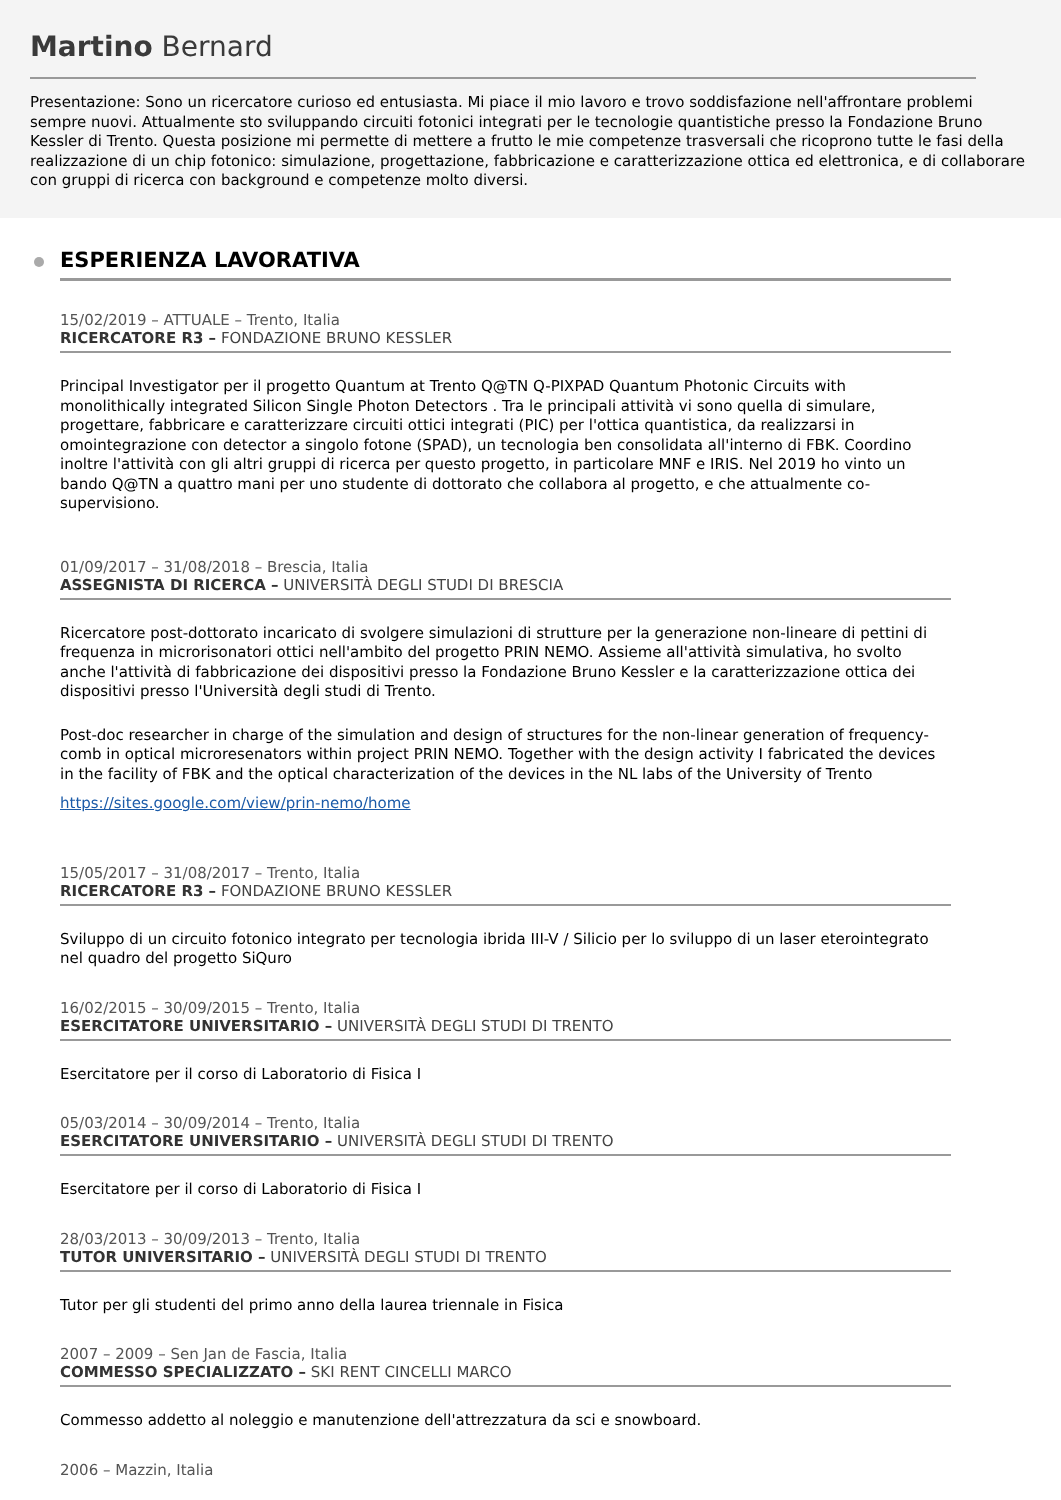Martino Bernard
Presentazione: Sono un ricercatore curioso ed entusiasta. Mi piace il mio lavoro e trovo soddisfazione nell'affrontare problemi sempre nuovi. Attualmente sto sviluppando circuiti fotonici integrati per le tecnologie quantistiche presso la Fondazione Bruno Kessler di Trento. Questa posizione mi permette di mettere a frutto le mie competenze trasversali che ricoprono tutte le fasi della realizzazione di un chip fotonico: simulazione, progettazione, fabbricazione e caratterizzazione ottica ed elettronica, e di collaborare con gruppi di ricerca con background e competenze molto diversi.
ESPERIENZA LAVORATIVA
15/02/2019 – ATTUALE – Trento, Italia
RICERCATORE R3 – FONDAZIONE BRUNO KESSLER
Principal Investigator per il progetto Quantum at Trento Q@TN Q-PIXPAD Quantum Photonic Circuits with monolithically integrated Silicon Single Photon Detectors . Tra le principali attività vi sono quella di simulare, progettare, fabbricare e caratterizzare circuiti ottici integrati (PIC) per l'ottica quantistica, da realizzarsi in omointegrazione con detector a singolo fotone (SPAD), un tecnologia ben consolidata all'interno di FBK. Coordino inoltre l'attività con gli altri gruppi di ricerca per questo progetto, in particolare MNF e IRIS. Nel 2019 ho vinto un bando Q@TN a quattro mani per uno studente di dottorato che collabora al progetto, e che attualmente co-supervisiono.
01/09/2017 – 31/08/2018 – Brescia, Italia
ASSEGNISTA DI RICERCA – UNIVERSITÀ DEGLI STUDI DI BRESCIA
Ricercatore post-dottorato incaricato di svolgere simulazioni di strutture per la generazione non-lineare di pettini di frequenza in microrisonatori ottici nell'ambito del progetto PRIN NEMO. Assieme all'attività simulativa, ho svolto anche l'attività di fabbricazione dei dispositivi presso la Fondazione Bruno Kessler e la caratterizzazione ottica dei dispositivi presso l'Università degli studi di Trento.
Post-doc researcher in charge of the simulation and design of structures for the non-linear generation of frequency-comb in optical microresenators within project PRIN NEMO. Together with the design activity I fabricated the devices in the facility of FBK and the optical characterization of the devices in the NL labs of the University of Trento
https://sites.google.com/view/prin-nemo/home
15/05/2017 – 31/08/2017 – Trento, Italia
RICERCATORE R3 – FONDAZIONE BRUNO KESSLER
Sviluppo di un circuito fotonico integrato per tecnologia ibrida III-V / Silicio per lo sviluppo di un laser eterointegrato nel quadro del progetto SiQuro
16/02/2015 – 30/09/2015 – Trento, Italia
ESERCITATORE UNIVERSITARIO – UNIVERSITÀ DEGLI STUDI DI TRENTO
Esercitatore per il corso di Laboratorio di Fisica I
05/03/2014 – 30/09/2014 – Trento, Italia
ESERCITATORE UNIVERSITARIO – UNIVERSITÀ DEGLI STUDI DI TRENTO
Esercitatore per il corso di Laboratorio di Fisica I
28/03/2013 – 30/09/2013 – Trento, Italia
TUTOR UNIVERSITARIO – UNIVERSITÀ DEGLI STUDI DI TRENTO
Tutor per gli studenti del primo anno della laurea triennale in Fisica
2007 – 2009 – Sen Jan de Fascia, Italia
COMMESSO SPECIALIZZATO – SKI RENT CINCELLI MARCO
Commesso addetto al noleggio e manutenzione dell'attrezzatura da sci e snowboard.
2006 – Mazzin, Italia